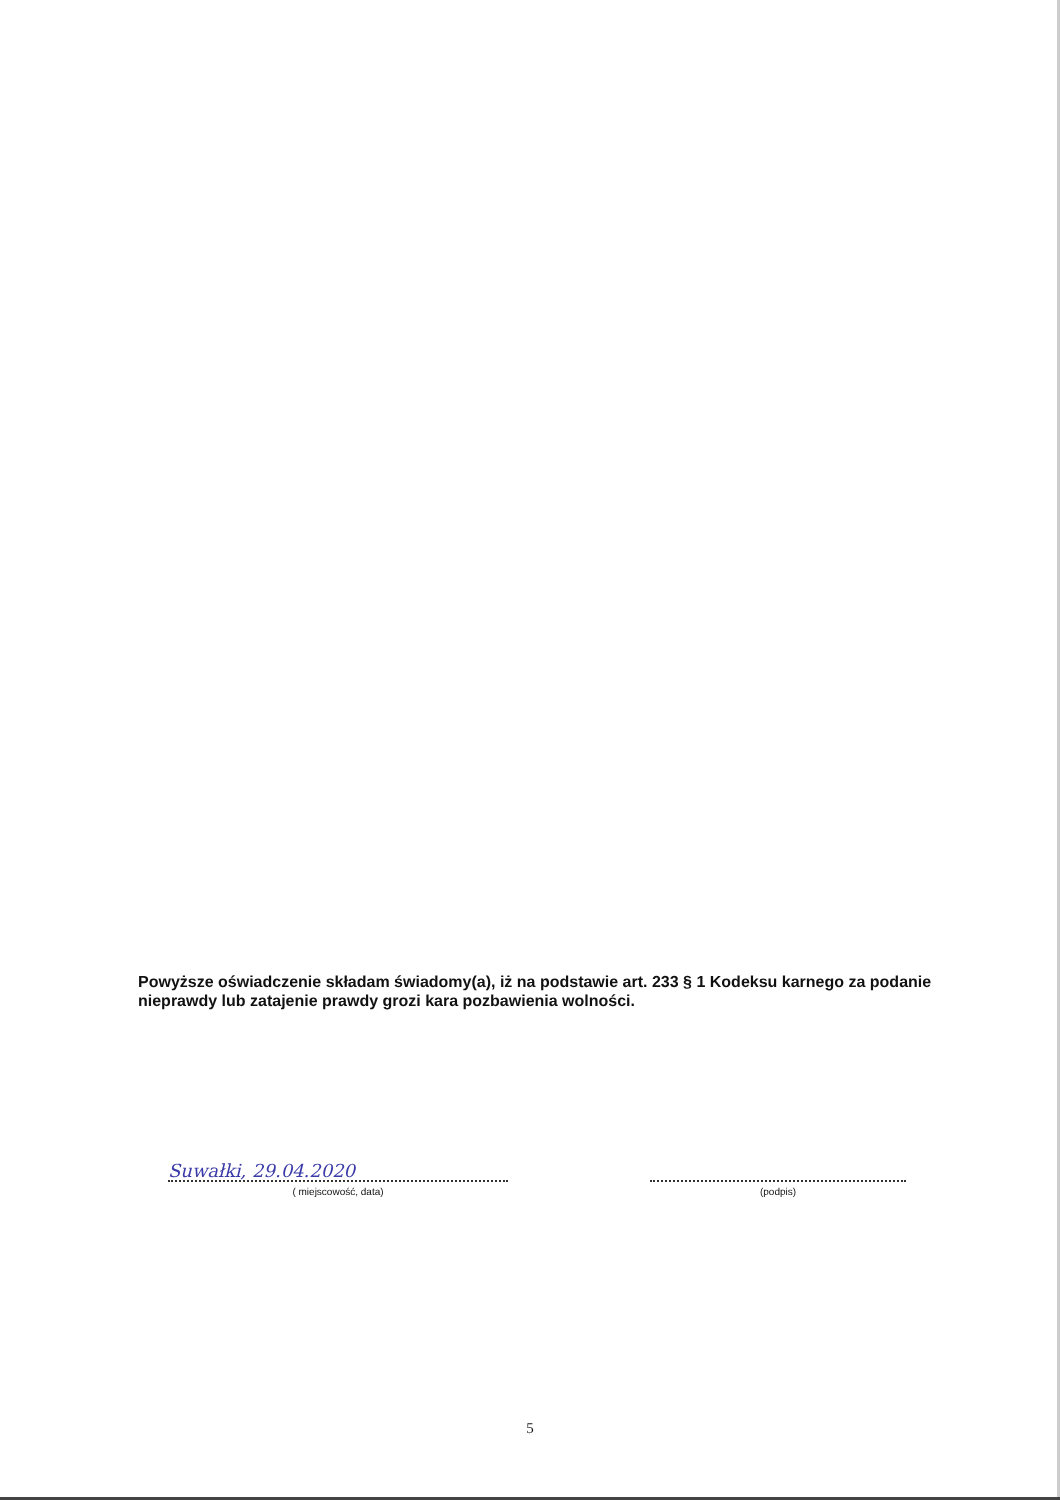Powyższe oświadczenie składam świadomy(a), iż na podstawie art. 233 § 1 Kodeksu karnego za podanie nieprawdy lub zatajenie prawdy grozi kara pozbawienia wolności.
Suwałki, 29.04.2020
( miejscowość, data)
(podpis)
5